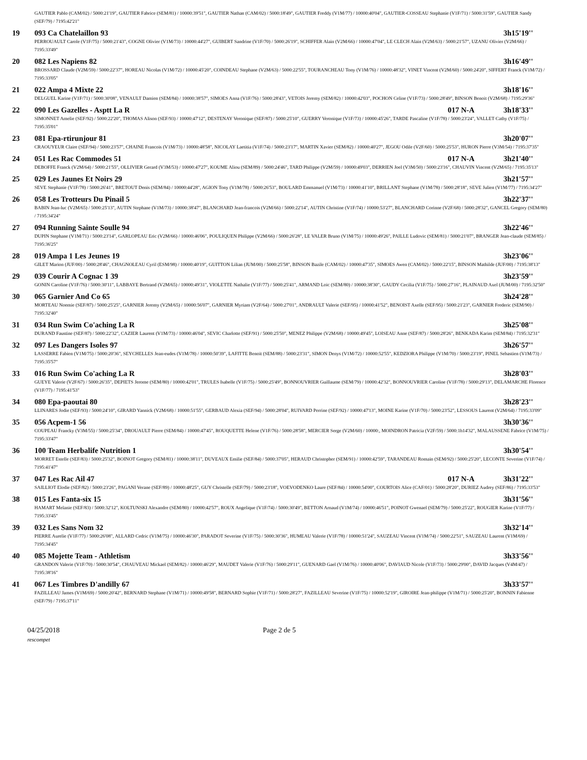| | GAUTIER Pablo (CAM/02) / 5000:21'19", GAUTIER Fabrice (SEM/81) / 10000:39'51", GAUTIER Nathan (CAM/02) / 5000:18'49", GAUTIER Freddy (V1M/77) / 10000:40'04", GAUTIER-COSSEAU Stephanie (V1F/71) / 5000:31'59", GAUTIER Sandy (SEF/79) / 7195:42'21" | | |
| 19 | 093 Ca Chatelaillon 93 | | 3h15'19'' |
| | PERROUAULT Carole (V1F/75) / 5000:21'43", COGNE Olivier (V1M/73) / 10000:44'27", GUIBERT Sandrine (V1F/70) / 5000:26'19", SCHIFFER Alain (V2M/66) / 10000:47'04", LE CLECH Alain (V2M/63) / 5000:21'57", UZANU Olivier (V2M/66) / 7195:33'49" | | |
| 20 | 082 Les Napiens 82 | | 3h16'49'' |
| | BROSSARD Claude (V2M/59) / 5000:22'37", HOREAU Nicolas (V1M/72) / 10000:45'20", COINDEAU Stephane (V2M/63) / 5000:22'55", TOURANCHEAU Tony (V1M/76) / 10000:48'32", VINET Vincent (V2M/60) / 5000:24'20", SIFFERT Franck (V1M/72) / 7195:33'05" | | |
| 21 | 022 Ampa 4 Mixte 22 | | 3h18'16'' |
| | DELGUEL Karine (V1F/71) / 5000:30'08", VENAULT Damien (SEM/84) / 10000:38'57", SIMOES Anna (V1F/76) / 5000:28'43", VETOIS Jeremy (SEM/82) / 10000:42'03", POCHON Celine (V1F/73) / 5000:28'49", BINSON Benoit (V2M/68) / 7195:29'36" | | |
| 22 | 090 Les Gazelles - Asptt La R | 017 N-A | 3h18'33'' |
| | SIMONNET Amelie (SEF/92) / 5000:22'20", THOMAS Alison (SEF/93) / 10000:47'12", DESTENAY Veronique (SEF/87) / 5000:25'10", GUERRY Veronique (V1F/73) / 10000:45'26", TARDE Pascaline (V1F/78) / 5000:23'24", VALLET Cathy (V1F/75) / 7195:35'01" | | |
| 23 | 081 Epa-rtirunjour 81 | | 3h20'07'' |
| | CRAOUYEUR Claire (SEF/94) / 5000:23'57", CHAINE Francois (V1M/73) / 10000:48'58", NICOLAY Laetitia (V1F/74) / 5000:23'17", MARTIN Xavier (SEM/82) / 10000:40'27", JEGOU Odile (V2F/60) / 5000:25'53", HURON Pierre (V3M/54) / 7195:37'35" | | |
| 24 | 051 Les Rac Commodes 51 | 017 N-A | 3h21'40'' |
| | DEBOFFE Franck (V2M/64) / 5000:21'55", OLLIVIER Gerard (V3M/53) / 10000:47'27", KOUME Aliou (SEM/89) / 5000:24'46", TARD Philippe (V2M/59) / 10000:49'03", DERRIEN Joel (V3M/50) / 5000:23'16", CHAUVIN Vincent (V2M/65) / 7195:35'13" | | |
| 25 | 029 Les Jaunes Et Noirs 29 | | 3h21'57'' |
| | SEVE Stephanie (V1F/78) / 5000:26'41", BRETOUT Denis (SEM/84) / 10000:44'28", AGION Tony (V1M/78) / 5000:26'53", BOULARD Emmanuel (V1M/73) / 10000:41'10", BRILLANT Stephane (V1M/78) / 5000:28'18", SEVE Julien (V1M/77) / 7195:34'27" | | |
| 26 | 058 Les Trotteurs Du Pinail 5 | | 3h22'37'' |
| | BABIN Jean-luc (V2M/65) / 5000:25'13", AUTIN Stephane (V1M/73) / 10000:38'47", BLANCHARD Jean-francois (V2M/66) / 5000:22'14", AUTIN Christine (V1F/74) / 10000:53'27", BLANCHARD Corinne (V2F/68) / 5000:28'32", GANCEL Gregory (SEM/80) / 7195:34'24" | | |
| 27 | 094 Running Sainte Soulle 94 | | 3h22'46'' |
| | DUPIN Stephane (V1M/71) / 5000:23'14", GARLOPEAU Eric (V2M/66) / 10000:46'06", POULIQUEN Philippe (V2M/66) / 5000:26'28", LE VALER Bruno (V1M/75) / 10000:49'26", PAILLE Ludovic (SEM/81) / 5000:21'07", BRANGER Jean-claude (SEM/85) / 7195:36'25" | | |
| 28 | 019 Ampa 1 Les Jeunes 19 | | 3h23'06'' |
| | GILET Marion (JUF/00) / 5000:28'46", CHAGNOLEAU Cyril (ESM/98) / 10000:40'19", GUITTON Lilian (JUM/00) / 5000:25'58", BINSON Bazile (CAM/02) / 10000:47'35", SIMOES Awen (CAM/02) / 5000:22'15", BINSON Mathilde (JUF/00) / 7195:38'13" | | |
| 29 | 039 Courir A Cognac 1 39 | | 3h23'59'' |
| | GONIN Caroline (V1F/76) / 5000:30'11", LABBAYE Bertrand (V2M/65) / 10000:49'31", VIOLETTE Nathalie (V1F/77) / 5000:25'41", ARMAND Loic (SEM/80) / 10000:38'30", GAUDY Cecilia (V1F/75) / 5000:27'16", PLAINAUD Axel (JUM/00) / 7195:32'50" | | |
| 30 | 065 Garnier And Co 65 | | 3h24'28'' |
| | MORTEAU Noemie (SEF/87) / 5000:25'25", GARNIER Jeremy (V2M/65) / 10000:56'07", GARNIER Myriam (V2F/64) / 5000:27'01", ANDRAULT Valerie (SEF/95) / 10000:41'52", BENOIST Axelle (SEF/95) / 5000:21'23", GARNIER Frederic (SEM/90) / 7195:32'40" | | |
| 31 | 034 Run Swim Co'aching La R | | 3h25'08'' |
| | DURAND Faustine (SEF/87) / 5000:22'32", CAZIER Laurent (V1M/73) / 10000:46'04", SEVIC Charlotte (SEF/91) / 5000:25'50", MENEZ Philippe (V2M/68) / 10000:49'45", LOISEAU Anne (SEF/87) / 5000:28'26", BENKADA Karim (SEM/84) / 7195:32'31" | | |
| 32 | 097 Les Dangers Isoles 97 | | 3h26'57'' |
| | LASSERRE Fabien (V1M/75) / 5000:20'36", SEYCHELLES Jean-eudes (V1M/78) / 10000:50'39", LAFITTE Benoit (SEM/88) / 5000:23'31", SIMON Denys (V1M/72) / 10000:52'55", KEDZIORA Philippe (V1M/70) / 5000:23'19", PINEL Sebastien (V1M/73) / 7195:35'57" | | |
| 33 | 016 Run Swim Co'aching La R | | 3h28'03'' |
| | GUEYE Valerie (V2F/67) / 5000:26'35", DEPIETS Jerome (SEM/80) / 10000:42'01", TRULES Isabelle (V1F/75) / 5000:25'49", BONNOUVRIER Guillaume (SEM/79) / 10000:42'32", BONNOUVRIER Caroline (V1F/78) / 5000:29'13", DELAMARCHE Florence (V1F/77) / 7195:41'53" | | |
| 34 | 080 Epa-paoutai 80 | | 3h28'23'' |
| | LLINARES Jodie (SEF/93) / 5000:24'10", GIRARD Yannick (V2M/68) / 10000:51'55", GERBAUD Alexia (SEF/94) / 5000:28'04", RUIVARD Perrine (SEF/92) / 10000:47'13", MOINE Karine (V1F/70) / 5000:23'52", LESSOUS Laurent (V2M/64) / 7195:33'09" | | |
| 35 | 056 Acpem-1 56 | | 3h30'36'' |
| | COUPEAU Francky (V3M/55) / 5000:25'34", DROUAULT Pierre (SEM/84) / 10000:47'45", ROUQUETTE Helene (V1F/76) / 5000:28'58", MERCIER Serge (V2M/60) / 10000:, MOINDRON Patricia (V2F/59) / 5000:1h14'32", MALAUSSENE Fabrice (V1M/75) / 7195:33'47" | | |
| 36 | 100 Team Herbalife Nutrition 1 | | 3h30'54'' |
| | MORRET Estelle (SEF/83) / 5000:25'32", BOINOT Gregory (SEM/81) / 10000:38'11", DUVEAUX Emilie (SEF/84) / 5000:37'05", HERAUD Christopher (SEM/91) / 10000:42'59", TARANDEAU Romain (SEM/92) / 5000:25'20", LECONTE Severine (V1F/74) / 7195:41'47" | | |
| 37 | 047 Les Rac Ail 47 | 017 N-A | 3h31'22'' |
| | SAILLIOT Elodie (SEF/82) / 5000:23'26", PAGANI Verane (SEF/89) / 10000:48'25", GUY Christelle (SEF/79) / 5000:23'18", VOEVODENKO Laure (SEF/84) / 10000:54'00", COURTOIS Alice (CAF/01) / 5000:28'20", DURIEZ Audrey (SEF/86) / 7195:33'53" | | |
| 38 | 015 Les Fanta-six 15 | | 3h31'56'' |
| | HAMART Melanie (SEF/83) / 5000:32'12", KOLTUNSKI Alexandre (SEM/80) / 10000:42'57", ROUX Angelique (V1F/74) / 5000:30'49", BETTON Arnaud (V1M/74) / 10000:46'51", POINOT Gwenael (SEM/79) / 5000:25'22", ROUGIER Karine (V1F/77) / 7195:33'45" | | |
| 39 | 032 Les Sans Nom 32 | | 3h32'14'' |
| | PIERRE Aurelie (V1F/77) / 5000:26'08", ALLARD Cedric (V1M/75) / 10000:46'30", PARADOT Severine (V1F/75) / 5000:30'36", HUMEAU Valerie (V1F/78) / 10000:51'24", SAUZEAU Vincent (V1M/74) / 5000:22'51", SAUZEAU Laurent (V1M/69) / 7195:34'45" | | |
| 40 | 085 Mojette Team - Athletism | | 3h33'56'' |
| | GRANDON Valerie (V1F/70) / 5000:30'54", CHAUVEAU Mickael (SEM/82) / 10000:46'29", MAUDET Valerie (V1F/76) / 5000:29'11", GUENARD Gael (V1M/76) / 10000:40'06", DAVIAUD Nicole (V1F/73) / 5000:29'00", DAVID Jacques (V4M/47) / 7195:38'16" | | |
| 41 | 067 Les Timbres D'andilly 67 | | 3h33'57'' |
| | FAZILLEAU James (V1M/69) / 5000:20'42", BERNARD Stephane (V1M/71) / 10000:49'58", BERNARD Sophie (V1F/71) / 5000:28'27", FAZILLEAU Severine (V1F/75) / 10000:52'19", GIROIRE Jean-philippe (V1M/71) / 5000:25'20", BONNIN Fabienne (SEF/79) / 7195:37'11" | | |
04/25/2018 Page 2 de 5
rescompet